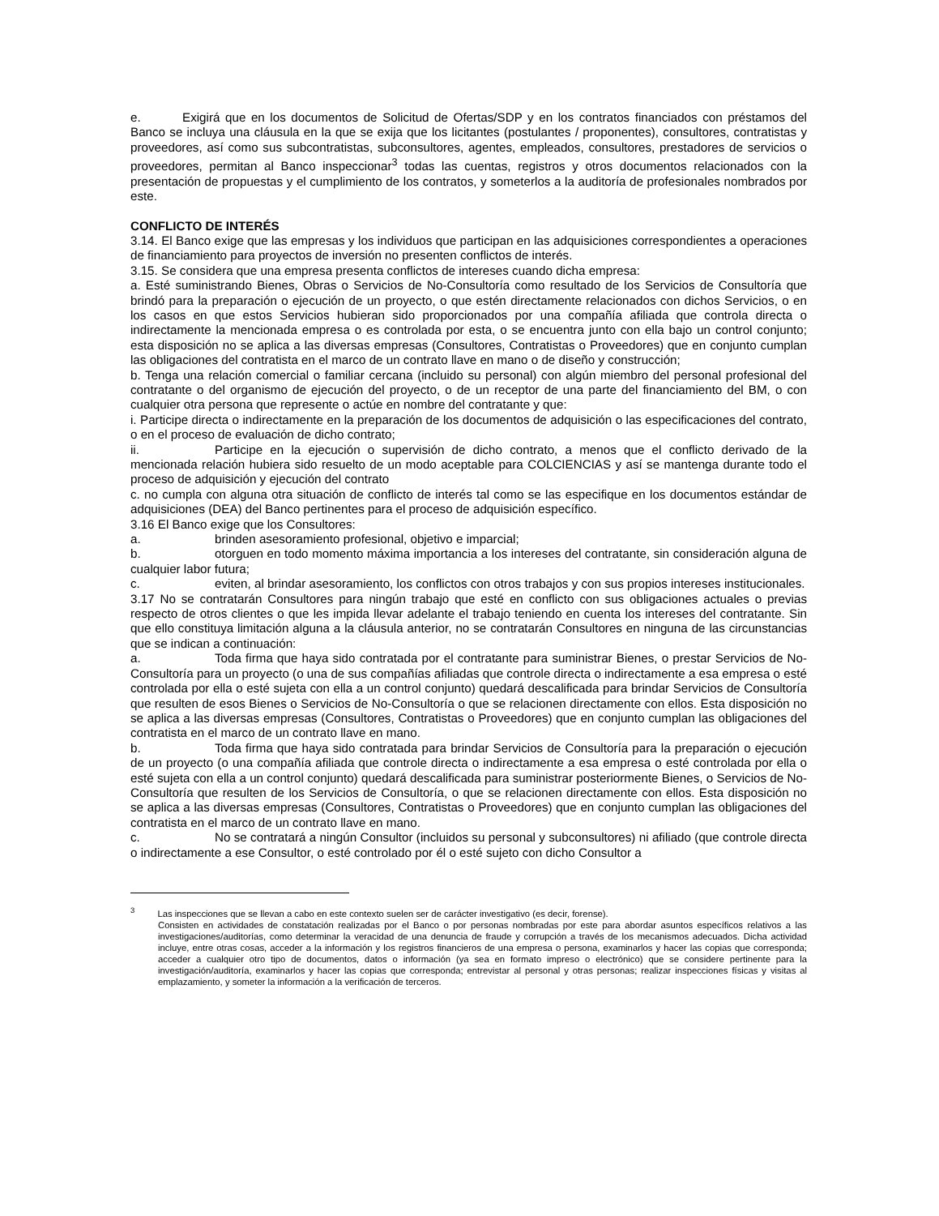e. Exigirá que en los documentos de Solicitud de Ofertas/SDP y en los contratos financiados con préstamos del Banco se incluya una cláusula en la que se exija que los licitantes (postulantes / proponentes), consultores, contratistas y proveedores, así como sus subcontratistas, subconsultores, agentes, empleados, consultores, prestadores de servicios o proveedores, permitan al Banco inspeccionar<sup>3</sup> todas las cuentas, registros y otros documentos relacionados con la presentación de propuestas y el cumplimiento de los contratos, y someterlos a la auditoría de profesionales nombrados por este.
CONFLICTO DE INTERÉS
3.14. El Banco exige que las empresas y los individuos que participan en las adquisiciones correspondientes a operaciones de financiamiento para proyectos de inversión no presenten conflictos de interés.
3.15. Se considera que una empresa presenta conflictos de intereses cuando dicha empresa:
a. Esté suministrando Bienes, Obras o Servicios de No-Consultoría como resultado de los Servicios de Consultoría que brindó para la preparación o ejecución de un proyecto, o que estén directamente relacionados con dichos Servicios, o en los casos en que estos Servicios hubieran sido proporcionados por una compañía afiliada que controla directa o indirectamente la mencionada empresa o es controlada por esta, o se encuentra junto con ella bajo un control conjunto; esta disposición no se aplica a las diversas empresas (Consultores, Contratistas o Proveedores) que en conjunto cumplan las obligaciones del contratista en el marco de un contrato llave en mano o de diseño y construcción;
b. Tenga una relación comercial o familiar cercana (incluido su personal) con algún miembro del personal profesional del contratante o del organismo de ejecución del proyecto, o de un receptor de una parte del financiamiento del BM, o con cualquier otra persona que represente o actúe en nombre del contratante y que:
i. Participe directa o indirectamente en la preparación de los documentos de adquisición o las especificaciones del contrato, o en el proceso de evaluación de dicho contrato;
ii. Participe en la ejecución o supervisión de dicho contrato, a menos que el conflicto derivado de la mencionada relación hubiera sido resuelto de un modo aceptable para COLCIENCIAS y así se mantenga durante todo el proceso de adquisición y ejecución del contrato
c. no cumpla con alguna otra situación de conflicto de interés tal como se las especifique en los documentos estándar de adquisiciones (DEA) del Banco pertinentes para el proceso de adquisición específico.
3.16 El Banco exige que los Consultores:
a. brinden asesoramiento profesional, objetivo e imparcial;
b. otorguen en todo momento máxima importancia a los intereses del contratante, sin consideración alguna de cualquier labor futura;
c. eviten, al brindar asesoramiento, los conflictos con otros trabajos y con sus propios intereses institucionales.
3.17 No se contratarán Consultores para ningún trabajo que esté en conflicto con sus obligaciones actuales o previas respecto de otros clientes o que les impida llevar adelante el trabajo teniendo en cuenta los intereses del contratante. Sin que ello constituya limitación alguna a la cláusula anterior, no se contratarán Consultores en ninguna de las circunstancias que se indican a continuación:
a. Toda firma que haya sido contratada por el contratante para suministrar Bienes, o prestar Servicios de No-Consultoría para un proyecto (o una de sus compañías afiliadas que controle directa o indirectamente a esa empresa o esté controlada por ella o esté sujeta con ella a un control conjunto) quedará descalificada para brindar Servicios de Consultoría que resulten de esos Bienes o Servicios de No-Consultoría o que se relacionen directamente con ellos. Esta disposición no se aplica a las diversas empresas (Consultores, Contratistas o Proveedores) que en conjunto cumplan las obligaciones del contratista en el marco de un contrato llave en mano.
b. Toda firma que haya sido contratada para brindar Servicios de Consultoría para la preparación o ejecución de un proyecto (o una compañía afiliada que controle directa o indirectamente a esa empresa o esté controlada por ella o esté sujeta con ella a un control conjunto) quedará descalificada para suministrar posteriormente Bienes, o Servicios de No-Consultoría que resulten de los Servicios de Consultoría, o que se relacionen directamente con ellos. Esta disposición no se aplica a las diversas empresas (Consultores, Contratistas o Proveedores) que en conjunto cumplan las obligaciones del contratista en el marco de un contrato llave en mano.
c. No se contratará a ningún Consultor (incluidos su personal y subconsultores) ni afiliado (que controle directa o indirectamente a ese Consultor, o esté controlado por él o esté sujeto con dicho Consultor a
<sup>3</sup> Las inspecciones que se llevan a cabo en este contexto suelen ser de carácter investigativo (es decir, forense).
Consisten en actividades de constatación realizadas por el Banco o por personas nombradas por este para abordar asuntos específicos relativos a las investigaciones/auditorías, como determinar la veracidad de una denuncia de fraude y corrupción a través de los mecanismos adecuados. Dicha actividad incluye, entre otras cosas, acceder a la información y los registros financieros de una empresa o persona, examinarlos y hacer las copias que corresponda; acceder a cualquier otro tipo de documentos, datos o información (ya sea en formato impreso o electrónico) que se considere pertinente para la investigación/auditoría, examinarlos y hacer las copias que corresponda; entrevistar al personal y otras personas; realizar inspecciones físicas y visitas al emplazamiento, y someter la información a la verificación de terceros.